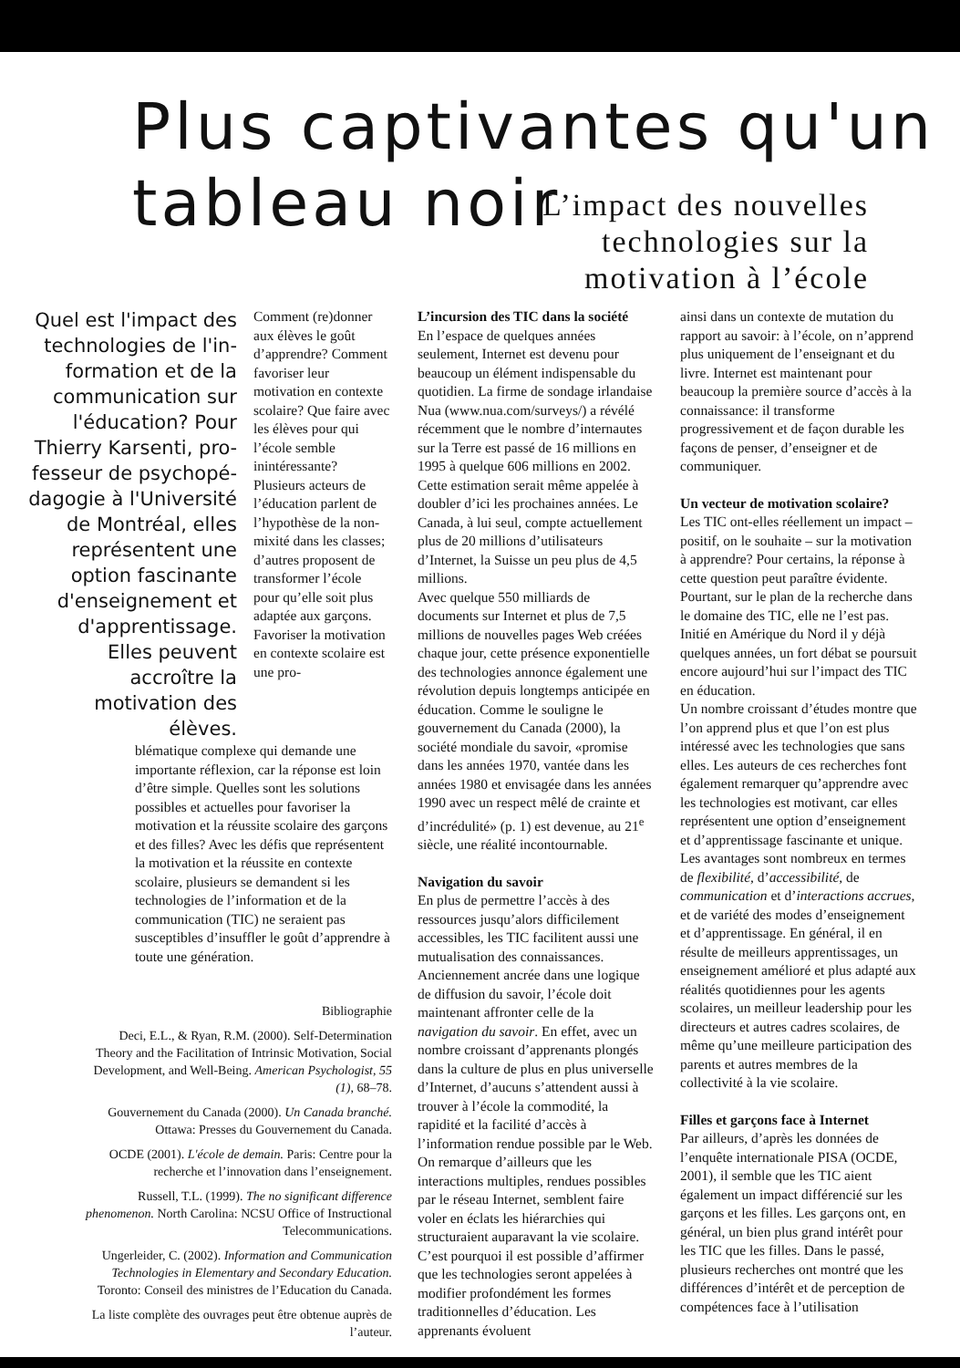Plus captivantes qu'un
tableau noir
L’impact des nouvelles
technologies sur la
motivation à l’école
Quel est l'impact des technologies de l'in­formation et de la communication sur l'éducation? Pour Thierry Karsenti, pro­fesseur de psychopé­dagogie à l'Université de Montréal, elles représentent une option fascinante d'enseignement et d'apprentissage. Elles peuvent accroître la motivation des élèves.
Comment (re)donner aux élèves le goût d’apprendre? Comment favoriser leur motivation en contexte scolaire? Que faire avec les élèves pour qui l’école semble inintéressante? Plusieurs acteurs de l’éducation parlent de l’hypothèse de la non-mixité dans les classes; d’autres proposent de transformer l’école pour qu’elle soit plus adaptée aux garçons. Favoriser la motivation en contexte scolaire est une pro-
blématique complexe qui demande une importante réflexion, car la réponse est loin d’être simple. Quelles sont les solutions possibles et actuelles pour favoriser la motivation et la réussite scolaire des garçons et des filles? Avec les défis que représentent la motivation et la réussite en contexte scolaire, plusieurs se demandent si les technologies de l’information et de la communication (TIC) ne seraient pas susceptibles d’insuffler le goût d’apprendre à toute une génération.
Bibliographie
Deci, E.L., & Ryan, R.M. (2000). Self-Determination Theory and the Facilitation of Intrinsic Motivation, Social Development, and Well-Being. American Psychologist, 55 (1), 68–78.
Gouvernement du Canada (2000). Un Canada branché. Ottawa: Presses du Gouvernement du Canada.
OCDE (2001). L'école de demain. Paris: Centre pour la recherche et l’innovation dans l’enseignement.
Russell, T.L. (1999). The no significant difference phenomenon. North Carolina: NCSU Office of Instructional Telecommunications.
Ungerleider, C. (2002). Information and Communication Technologies in Elementary and Secondary Education. Toronto: Conseil des ministres de l’Education du Canada.
La liste complète des ouvrages peut être obtenue auprès de l’auteur.
L’incursion des TIC dans la société
En l’espace de quelques années seulement, Internet est devenu pour beaucoup un élément indispensable du quotidien. La firme de sondage irlandaise Nua (www.nua.com/surveys/) a révélé récemment que le nombre d’internautes sur la Terre est passé de 16 millions en 1995 à quelque 606 millions en 2002. Cette estimation serait même appelée à doubler d’ici les prochaines années. Le Canada, à lui seul, compte actuellement plus de 20 millions d’utilisateurs d’Internet, la Suisse un peu plus de 4,5 millions.
Avec quelque 550 milliards de documents sur Internet et plus de 7,5 millions de nouvelles pages Web créées chaque jour, cette présence exponentielle des technologies annonce également une révolution depuis longtemps anticipée en éducation. Comme le souligne le gouvernement du Canada (2000), la société mondiale du savoir, «promise dans les années 1970, vantée dans les années 1980 et envisagée dans les années 1990 avec un respect mêlé de crainte et d’incrédulité» (p. 1) est devenue, au 21<sup>e</sup> siècle, une réalité incontournable.
Navigation du savoir
En plus de permettre l’accès à des ressources jusqu’alors difficilement accessibles, les TIC facilitent aussi une mutualisation des connaissances. Anciennement ancrée dans une logique de diffusion du savoir, l’école doit maintenant affronter celle de la navigation du savoir. En effet, avec un nombre croissant d’apprenants plongés dans la culture de plus en plus universelle d’Internet, d’aucuns s’attendent aussi à trouver à l’école la commodité, la rapidité et la facilité d’accès à l’information rendue possible par le Web. On remarque d’ailleurs que les interactions multiples, rendues possibles par le réseau Internet, semblent faire voler en éclats les hiérarchies qui structuraient auparavant la vie scolaire. C’est pourquoi il est possible d’affirmer que les technologies seront appelées à modifier profondément les formes traditionnelles d’éducation. Les apprenants évoluent
ainsi dans un contexte de mutation du rapport au savoir: à l’école, on n’apprend plus uniquement de l’enseignant et du livre. Internet est maintenant pour beaucoup la première source d’accès à la connaissance: il transforme progressivement et de façon durable les façons de penser, d’enseigner et de communiquer.
Un vecteur de motivation scolaire?
Les TIC ont-elles réellement un impact – positif, on le souhaite – sur la motivation à apprendre? Pour certains, la réponse à cette question peut paraître évidente. Pourtant, sur le plan de la recherche dans le domaine des TIC, elle ne l’est pas. Initié en Amérique du Nord il y déjà quelques années, un fort débat se poursuit encore aujourd’hui sur l’impact des TIC en éducation.
Un nombre croissant d’études montre que l’on apprend plus et que l’on est plus intéressé avec les technologies que sans elles. Les auteurs de ces recherches font également remarquer qu’apprendre avec les technologies est motivant, car elles représentent une option d’enseignement et d’apprentissage fascinante et unique. Les avantages sont nombreux en termes de flexibilité, d’accessibilité, de communication et d’interactions accrues, et de variété des modes d’enseignement et d’apprentissage. En général, il en résulte de meilleurs apprentissages, un enseignement amélioré et plus adapté aux réalités quotidiennes pour les agents scolaires, un meilleur leadership pour les directeurs et autres cadres scolaires, de même qu’une meilleure participation des parents et autres membres de la collectivité à la vie scolaire.
Filles et garçons face à Internet
Par ailleurs, d’après les données de l’enquête internationale PISA (OCDE, 2001), il semble que les TIC aient également un impact différencié sur les garçons et les filles. Les garçons ont, en général, un bien plus grand intérêt pour les TIC que les filles. Dans le passé, plusieurs recherches ont montré que les différences d’intérêt et de perception de compétences face à l’utilisation